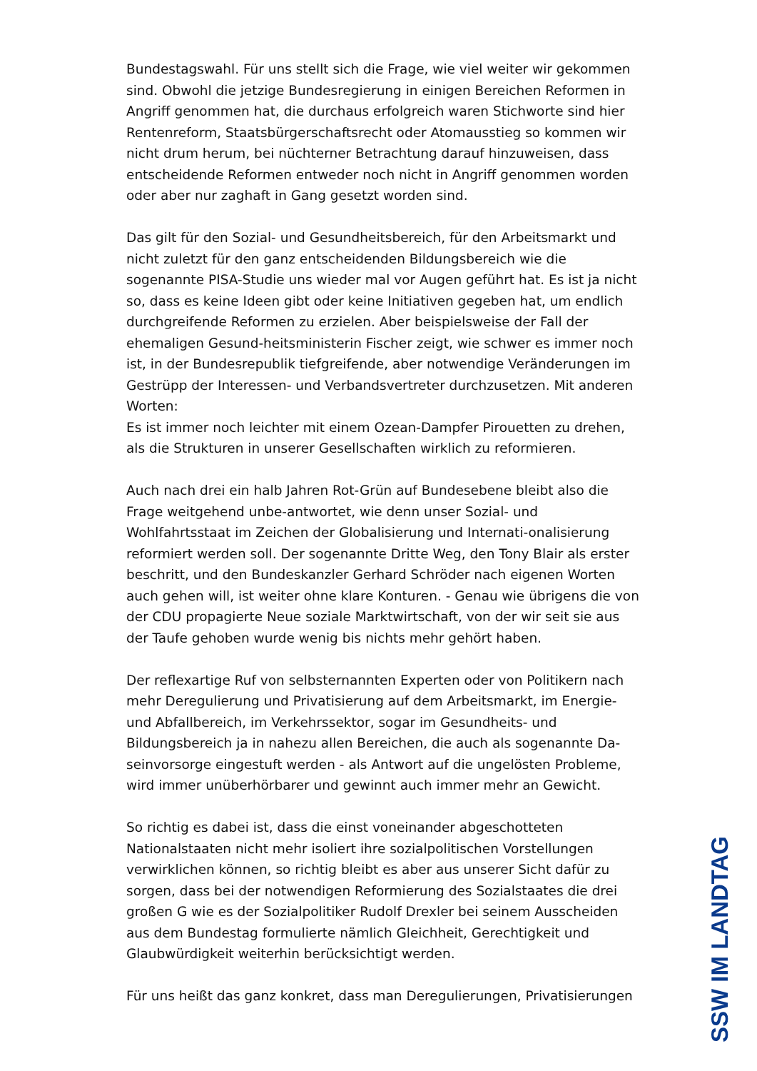Bundestagswahl. Für uns stellt sich die Frage, wie viel weiter wir gekommen sind. Obwohl die jetzige Bundesregierung in einigen Bereichen Reformen in Angriff genommen hat, die durchaus erfolgreich waren Stichworte sind hier Rentenreform, Staatsbürgerschaftsrecht oder Atomausstieg so kommen wir nicht drum herum, bei nüchterner Betrachtung darauf hinzuweisen, dass entscheidende Reformen entweder noch nicht in Angriff genommen worden oder aber nur zaghaft in Gang gesetzt worden sind.
Das gilt für den Sozial- und Gesundheitsbereich, für den Arbeitsmarkt und nicht zuletzt für den ganz entscheidenden Bildungsbereich wie die sogenannte PISA-Studie uns wieder mal vor Augen geführt hat. Es ist ja nicht so, dass es keine Ideen gibt oder keine Initiativen gegeben hat, um endlich durchgreifende Reformen zu erzielen. Aber beispielsweise der Fall der ehemaligen Gesund-heitsministerin Fischer zeigt, wie schwer es immer noch ist, in der Bundesrepublik tiefgreifende, aber notwendige Veränderungen im Gestrüpp der Interessen- und Verbandsvertreter durchzusetzen. Mit anderen Worten:
Es ist immer noch leichter mit einem Ozean-Dampfer Pirouetten zu drehen, als die Strukturen in unserer Gesellschaften wirklich zu reformieren.
Auch nach drei ein halb Jahren Rot-Grün auf Bundesebene bleibt also die Frage weitgehend unbe-antwortet, wie denn unser Sozial- und Wohlfahrtsstaat im Zeichen der Globalisierung und Internati-onalisierung reformiert werden soll. Der sogenannte Dritte Weg, den Tony Blair als erster beschritt, und den Bundeskanzler Gerhard Schröder nach eigenen Worten auch gehen will, ist weiter ohne klare Konturen. - Genau wie übrigens die von der CDU propagierte Neue soziale Marktwirtschaft, von der wir seit sie aus der Taufe gehoben wurde wenig bis nichts mehr gehört haben.
Der reflexartige Ruf von selbsternannten Experten oder von Politikern nach mehr Deregulierung und Privatisierung auf dem Arbeitsmarkt, im Energie- und Abfallbereich, im Verkehrssektor, sogar im Gesundheits- und Bildungsbereich ja in nahezu allen Bereichen, die auch als sogenannte Da-seinvorsorge eingestuft werden - als Antwort auf die ungelösten Probleme, wird immer unüberhörbarer und gewinnt auch immer mehr an Gewicht.
So richtig es dabei ist, dass die einst voneinander abgeschotteten Nationalstaaten nicht mehr isoliert ihre sozialpolitischen Vorstellungen verwirklichen können, so richtig bleibt es aber aus unserer Sicht dafür zu sorgen, dass bei der notwendigen Reformierung des Sozialstaates die drei großen G wie es der Sozialpolitiker Rudolf Drexler bei seinem Ausscheiden aus dem Bundestag formulierte nämlich Gleichheit, Gerechtigkeit und Glaubwürdigkeit weiterhin berücksichtigt werden.
Für uns heißt das ganz konkret, dass man Deregulierungen, Privatisierungen
SSW IM LANDTAG